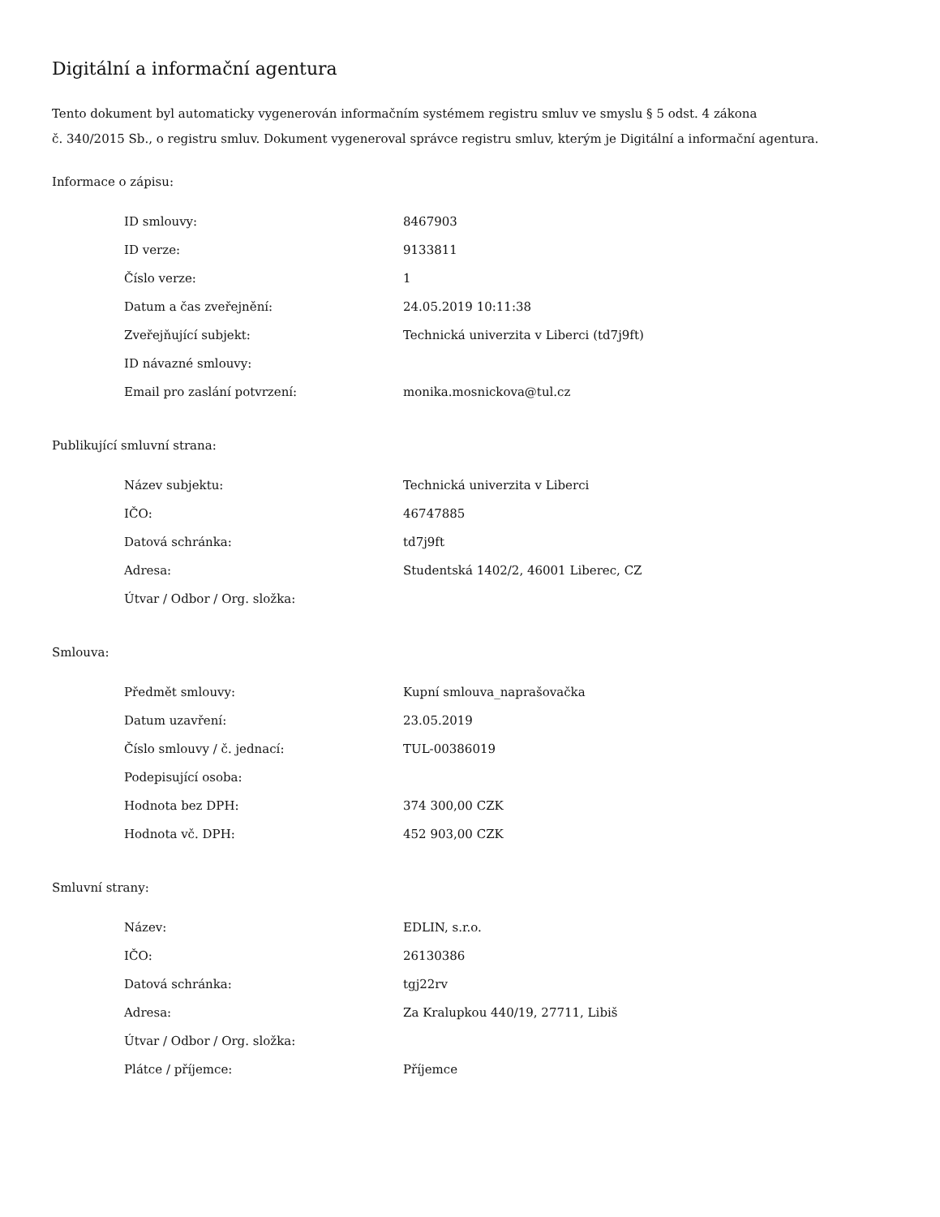Digitální a informační agentura
Tento dokument byl automaticky vygenerován informačním systémem registru smluv ve smyslu § 5 odst. 4 zákona
č. 340/2015 Sb., o registru smluv. Dokument vygeneroval správce registru smluv, kterým je Digitální a informační agentura.
Informace o zápisu:
| ID smlouvy: | 8467903 |
| ID verze: | 9133811 |
| Číslo verze: | 1 |
| Datum a čas zveřejnění: | 24.05.2019 10:11:38 |
| Zveřejňující subjekt: | Technická univerzita v Liberci (td7j9ft) |
| ID návazné smlouvy: | |
| Email pro zaslání potvrzení: | monika.mosnickova@tul.cz |
Publikující smluvní strana:
| Název subjektu: | Technická univerzita v Liberci |
| IČO: | 46747885 |
| Datová schránka: | td7j9ft |
| Adresa: | Studentská 1402/2, 46001 Liberec, CZ |
| Útvar / Odbor / Org. složka: | |
Smlouva:
| Předmět smlouvy: | Kupní smlouva_naprašovačka |
| Datum uzavření: | 23.05.2019 |
| Číslo smlouvy / č. jednací: | TUL-00386019 |
| Podepisující osoba: | |
| Hodnota bez DPH: | 374 300,00 CZK |
| Hodnota vč. DPH: | 452 903,00 CZK |
Smluvní strany:
| Název: | EDLIN, s.r.o. |
| IČO: | 26130386 |
| Datová schránka: | tgj22rv |
| Adresa: | Za Kralupkou 440/19, 27711, Libiš |
| Útvar / Odbor / Org. složka: | |
| Plátce / příjemce: | Příjemce |